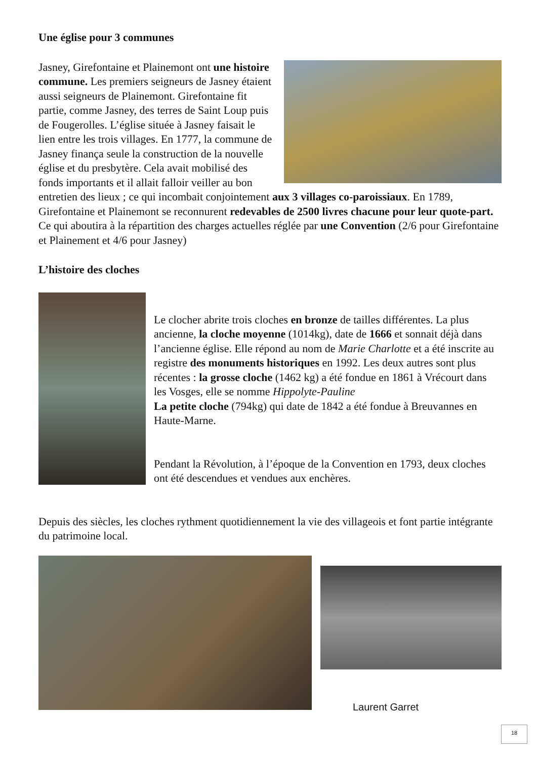Une église pour 3 communes
Jasney, Girefontaine et Plainemont ont une histoire commune. Les premiers seigneurs de Jasney étaient aussi seigneurs de Plainemont. Girefontaine fit partie, comme Jasney, des terres de Saint Loup puis de Fougerolles. L’église située à Jasney faisait le lien entre les trois villages. En 1777, la commune de Jasney finança seule la construction de la nouvelle église et du presbytère. Cela avait mobilisé des fonds importants et il allait falloir veiller au bon entretien des lieux ; ce qui incombait conjointement aux 3 villages co-paroissiaux. En 1789, Girefontaine et Plainemont se reconnurent redevables de 2500 livres chacune pour leur quote-part. Ce qui aboutira à la répartition des charges actuelles réglée par une Convention (2/6 pour Girefontaine et Plainement et 4/6 pour Jasney)
L’histoire des cloches
Le clocher abrite trois cloches en bronze de tailles différentes. La plus ancienne, la cloche moyenne (1014kg), date de 1666 et sonnait déjà dans l’ancienne église. Elle répond au nom de Marie Charlotte et a été inscrite au registre des monuments historiques en 1992. Les deux autres sont plus récentes : la grosse cloche (1462 kg) a été fondue en 1861 à Vrécourt dans les Vosges, elle se nomme Hippolyte-Pauline
La petite cloche (794kg) qui date de 1842 a été fondue à Breuvannes en Haute-Marne.
Pendant la Révolution, à l’époque de la Convention en 1793, deux cloches ont été descendues et vendues aux enchères.
Depuis des siècles, les cloches rythment quotidiennement la vie des villageois et font partie intégrante du patrimoine local.
Laurent Garret
18